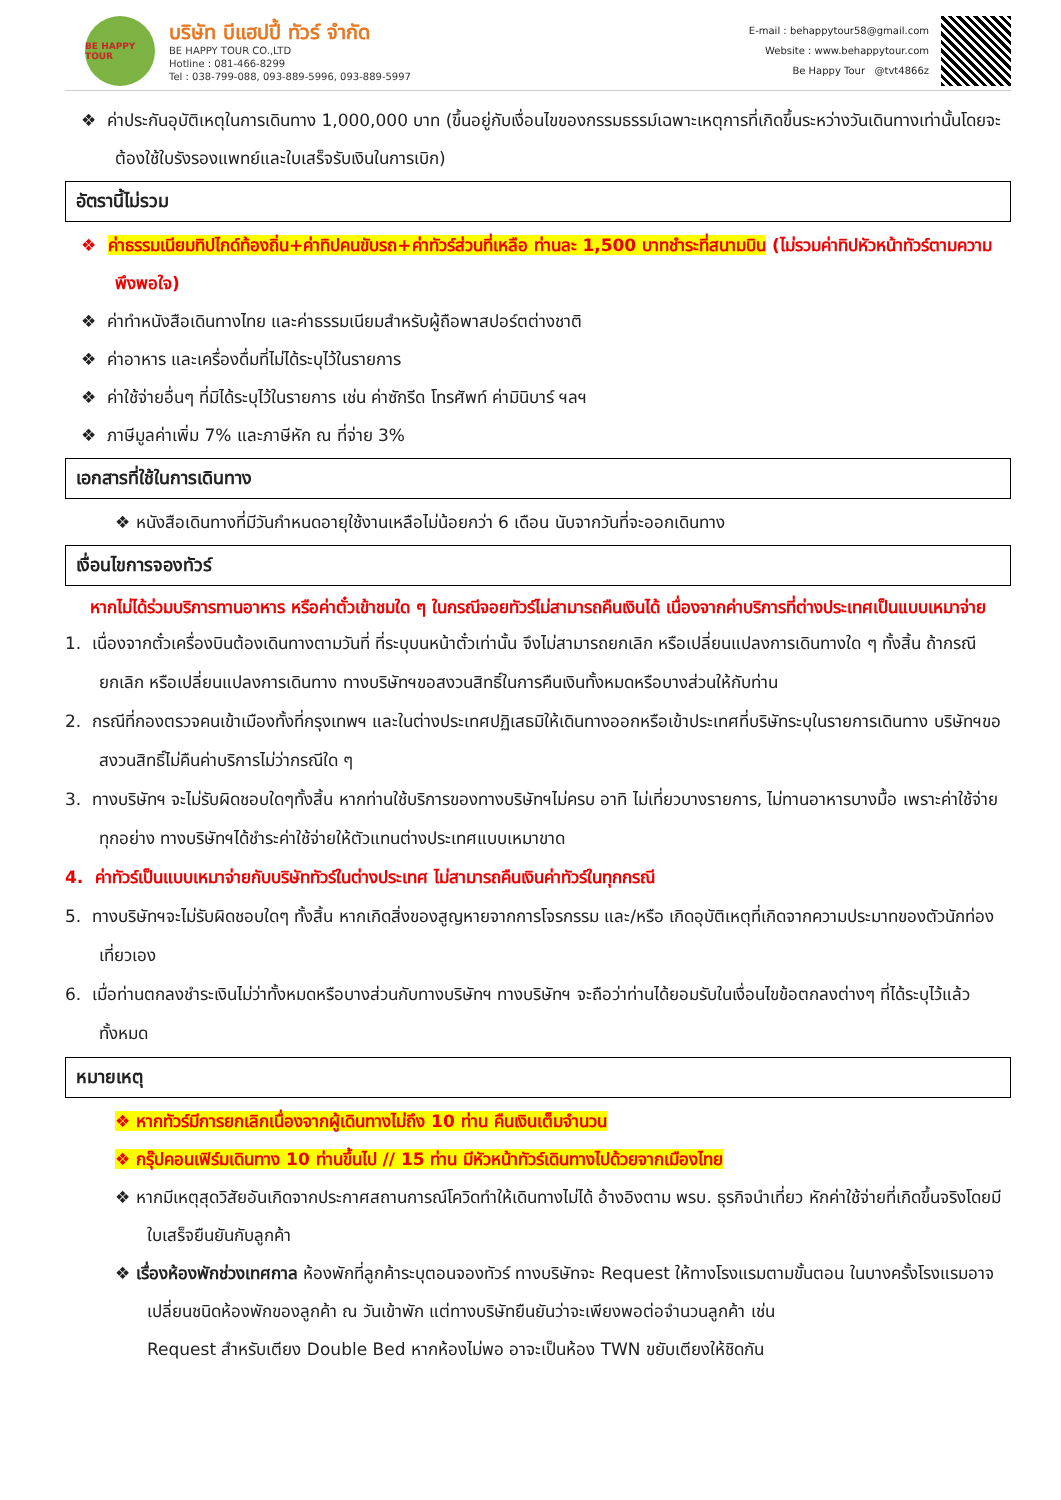BE HAPPY TOUR
บริษัท บีแฮปปี้ ทัวร์ จำกัด
BE HAPPY TOUR CO.,LTD
Hotline : 081-466-8299
Tel : 038-799-088, 093-889-5996, 093-889-5997
E-mail : behappytour58@gmail.com
Website : www.behappytour.com
Be Happy Tour @tvt4866z
❖ ค่าประกันอุบัติเหตุในการเดินทาง 1,000,000 บาท (ขึ้นอยู่กับเงื่อนไขของกรรมธรรม์เฉพาะเหตุการที่เกิดขึ้นระหว่างวันเดินทางเท่านั้นโดยจะต้องใช้ใบรังรองแพทย์และใบเสร็จรับเงินในการเบิก)
อัตรานี้ไม่รวม
❖ ค่าธรรมเนียมทิปไกด์ท้องถิ่น+ค่าทิปคนขับรถ+ค่าทัวร์ส่วนที่เหลือ ท่านละ 1,500 บาทชำระที่สนามบิน (ไม่รวมค่าทิปหัวหน้าทัวร์ตามความพึงพอใจ)
❖ ค่าทำหนังสือเดินทางไทย และค่าธรรมเนียมสำหรับผู้ถือพาสปอร์ตต่างชาติ
❖ ค่าอาหาร และเครื่องดื่มที่ไม่ได้ระบุไว้ในรายการ
❖ ค่าใช้จ่ายอื่นๆ ที่มิได้ระบุไว้ในรายการ เช่น ค่าซักรีด โทรศัพท์ ค่ามินิบาร์ ฯลฯ
❖ ภาษีมูลค่าเพิ่ม 7% และภาษีหัก ณ ที่จ่าย 3%
เอกสารที่ใช้ในการเดินทาง
❖ หนังสือเดินทางที่มีวันกำหนดอายุใช้งานเหลือไม่น้อยกว่า 6 เดือน นับจากวันที่จะออกเดินทาง
เงื่อนไขการจองทัวร์
หากไม่ได้ร่วมบริการทานอาหาร หรือค่าตั๋วเข้าชมใด ๆ ในกรณีจอยทัวร์ไม่สามารถคืนเงินได้ เนื่องจากค่าบริการที่ต่างประเทศเป็นแบบเหมาจ่าย
1. เนื่องจากตั๋วเครื่องบินต้องเดินทางตามวันที่ ที่ระบุบนหน้าตั๋วเท่านั้น จึงไม่สามารถยกเลิก หรือเปลี่ยนแปลงการเดินทางใด ๆ ทั้งสิ้น ถ้ากรณียกเลิก หรือเปลี่ยนแปลงการเดินทาง ทางบริษัทฯขอสงวนสิทธิ์ในการคืนเงินทั้งหมดหรือบางส่วนให้กับท่าน
2. กรณีที่กองตรวจคนเข้าเมืองทั้งที่กรุงเทพฯ และในต่างประเทศปฏิเสธมิให้เดินทางออกหรือเข้าประเทศที่บริษัทระบุในรายการเดินทาง บริษัทฯขอสงวนสิทธิ์ไม่คืนค่าบริการไม่ว่ากรณีใด ๆ
3. ทางบริษัทฯ จะไม่รับผิดชอบใดๆทั้งสิ้น หากท่านใช้บริการของทางบริษัทฯไม่ครบ อาทิ ไม่เที่ยวบางรายการ, ไม่ทานอาหารบางมื้อ เพราะค่าใช้จ่ายทุกอย่าง ทางบริษัทฯได้ชำระค่าใช้จ่ายให้ตัวแทนต่างประเทศแบบเหมาขาด
4. ค่าทัวร์เป็นแบบเหมาจ่ายกับบริษัททัวร์ในต่างประเทศ ไม่สามารถคืนเงินค่าทัวร์ในทุกกรณี
5. ทางบริษัทฯจะไม่รับผิดชอบใดๆ ทั้งสิ้น หากเกิดสิ่งของสูญหายจากการโจรกรรม และ/หรือ เกิดอุบัติเหตุที่เกิดจากความประมาทของตัวนักท่องเที่ยวเอง
6. เมื่อท่านตกลงชำระเงินไม่ว่าทั้งหมดหรือบางส่วนกับทางบริษัทฯ ทางบริษัทฯ จะถือว่าท่านได้ยอมรับในเงื่อนไขข้อตกลงต่างๆ ที่ได้ระบุไว้แล้วทั้งหมด
หมายเหตุ
❖ หากทัวร์มีการยกเลิกเนื่องจากผู้เดินทางไม่ถึง 10 ท่าน คืนเงินเต็มจำนวน
❖ กรุ๊ปคอนเฟิร์มเดินทาง 10 ท่านขึ้นไป // 15 ท่าน มีหัวหน้าทัวร์เดินทางไปด้วยจากเมืองไทย
❖ หากมีเหตุสุดวิสัยอันเกิดจากประกาศสถานการณ์โควิดทำให้เดินทางไม่ได้ อ้างอิงตาม พรบ. ธุรกิจนำเที่ยว หักค่าใช้จ่ายที่เกิดขึ้นจริงโดยมีใบเสร็จยืนยันกับลูกค้า
❖ เรื่องห้องพักช่วงเทศกาล ห้องพักที่ลูกค้าระบุตอนจองทัวร์ ทางบริษัทจะ Request ให้ทางโรงแรมตามขั้นตอน ในบางครั้งโรงแรมอาจเปลี่ยนชนิดห้องพักของลูกค้า ณ วันเข้าพัก แต่ทางบริษัทยืนยันว่าจะเพียงพอต่อจำนวนลูกค้า เช่น
Request สำหรับเตียง Double Bed หากห้องไม่พอ อาจะเป็นห้อง TWN ขยับเตียงให้ชิดกัน